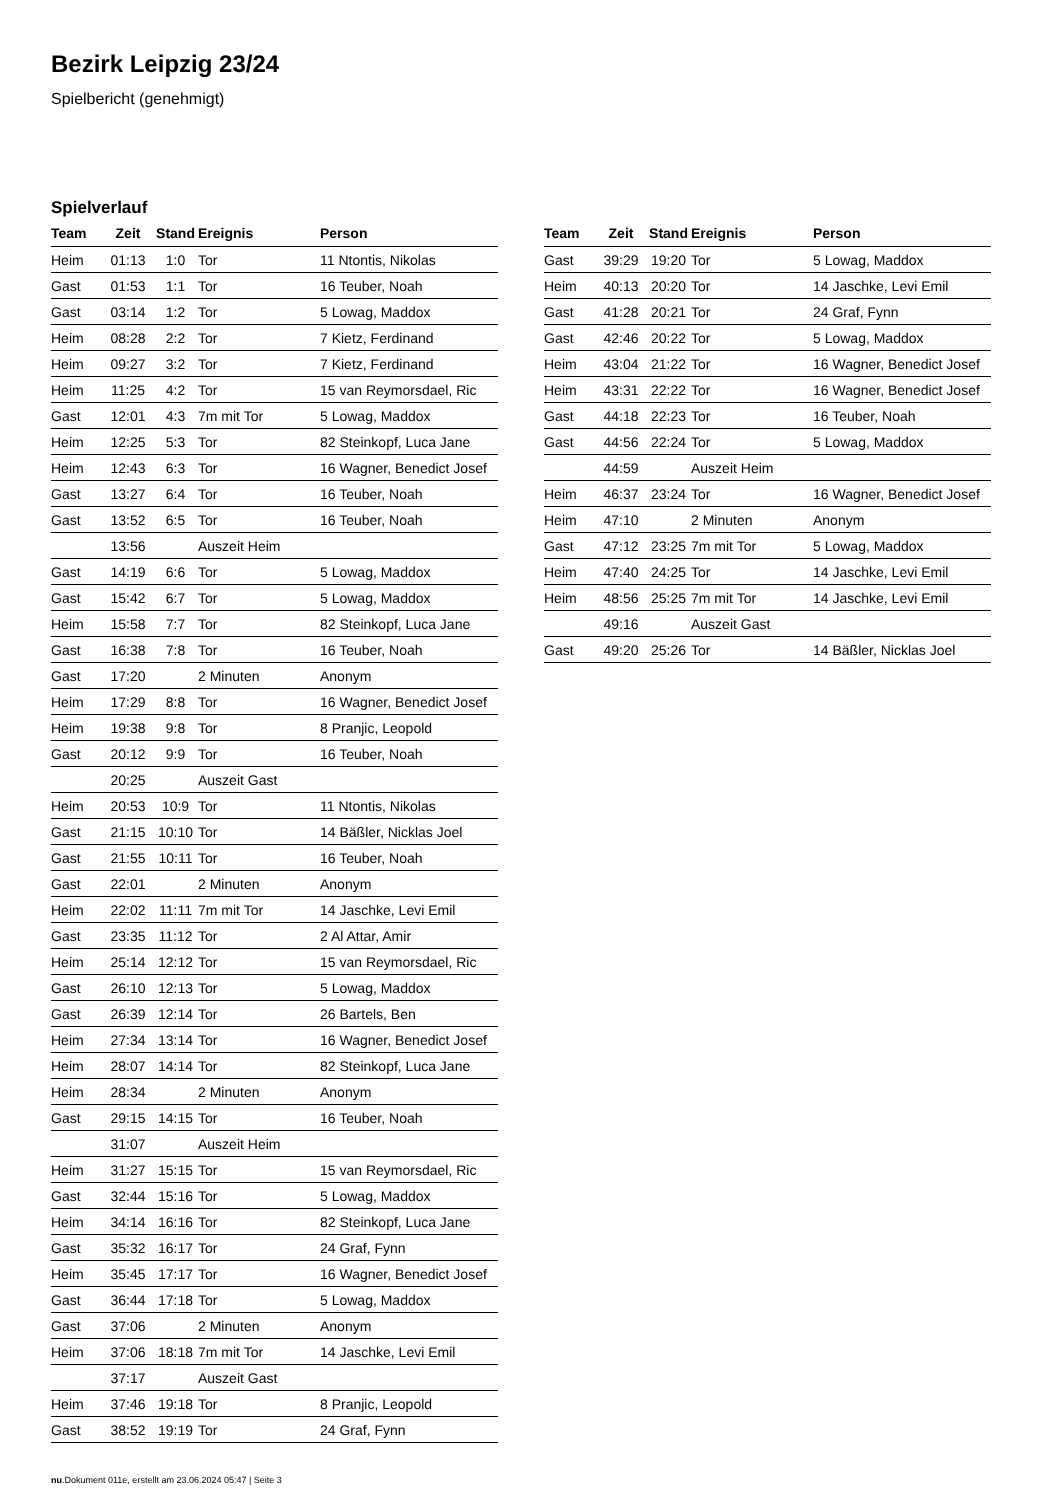Bezirk Leipzig 23/24
Spielbericht (genehmigt)
Spielverlauf
| Team | Zeit | Stand | Ereignis | Person |
| --- | --- | --- | --- | --- |
| Heim | 01:13 | 1:0 | Tor | 11 Ntontis, Nikolas |
| Gast | 01:53 | 1:1 | Tor | 16 Teuber, Noah |
| Gast | 03:14 | 1:2 | Tor | 5 Lowag, Maddox |
| Heim | 08:28 | 2:2 | Tor | 7 Kietz, Ferdinand |
| Heim | 09:27 | 3:2 | Tor | 7 Kietz, Ferdinand |
| Heim | 11:25 | 4:2 | Tor | 15 van Reymorsdael, Ric |
| Gast | 12:01 | 4:3 | 7m mit Tor | 5 Lowag, Maddox |
| Heim | 12:25 | 5:3 | Tor | 82 Steinkopf, Luca Jane |
| Heim | 12:43 | 6:3 | Tor | 16 Wagner, Benedict Josef |
| Gast | 13:27 | 6:4 | Tor | 16 Teuber, Noah |
| Gast | 13:52 | 6:5 | Tor | 16 Teuber, Noah |
| | 13:56 | | Auszeit Heim | |
| Gast | 14:19 | 6:6 | Tor | 5 Lowag, Maddox |
| Gast | 15:42 | 6:7 | Tor | 5 Lowag, Maddox |
| Heim | 15:58 | 7:7 | Tor | 82 Steinkopf, Luca Jane |
| Gast | 16:38 | 7:8 | Tor | 16 Teuber, Noah |
| Gast | 17:20 | | 2 Minuten | Anonym |
| Heim | 17:29 | 8:8 | Tor | 16 Wagner, Benedict Josef |
| Heim | 19:38 | 9:8 | Tor | 8 Pranjic, Leopold |
| Gast | 20:12 | 9:9 | Tor | 16 Teuber, Noah |
| | 20:25 | | Auszeit Gast | |
| Heim | 20:53 | 10:9 | Tor | 11 Ntontis, Nikolas |
| Gast | 21:15 | 10:10 | Tor | 14 Bäßler, Nicklas Joel |
| Gast | 21:55 | 10:11 | Tor | 16 Teuber, Noah |
| Gast | 22:01 | | 2 Minuten | Anonym |
| Heim | 22:02 | 11:11 | 7m mit Tor | 14 Jaschke, Levi Emil |
| Gast | 23:35 | 11:12 | Tor | 2 Al Attar, Amir |
| Heim | 25:14 | 12:12 | Tor | 15 van Reymorsdael, Ric |
| Gast | 26:10 | 12:13 | Tor | 5 Lowag, Maddox |
| Gast | 26:39 | 12:14 | Tor | 26 Bartels, Ben |
| Heim | 27:34 | 13:14 | Tor | 16 Wagner, Benedict Josef |
| Heim | 28:07 | 14:14 | Tor | 82 Steinkopf, Luca Jane |
| Heim | 28:34 | | 2 Minuten | Anonym |
| Gast | 29:15 | 14:15 | Tor | 16 Teuber, Noah |
| | 31:07 | | Auszeit Heim | |
| Heim | 31:27 | 15:15 | Tor | 15 van Reymorsdael, Ric |
| Gast | 32:44 | 15:16 | Tor | 5 Lowag, Maddox |
| Heim | 34:14 | 16:16 | Tor | 82 Steinkopf, Luca Jane |
| Gast | 35:32 | 16:17 | Tor | 24 Graf, Fynn |
| Heim | 35:45 | 17:17 | Tor | 16 Wagner, Benedict Josef |
| Gast | 36:44 | 17:18 | Tor | 5 Lowag, Maddox |
| Gast | 37:06 | | 2 Minuten | Anonym |
| Heim | 37:06 | 18:18 | 7m mit Tor | 14 Jaschke, Levi Emil |
| | 37:17 | | Auszeit Gast | |
| Heim | 37:46 | 19:18 | Tor | 8 Pranjic, Leopold |
| Gast | 38:52 | 19:19 | Tor | 24 Graf, Fynn |
| Team | Zeit | Stand | Ereignis | Person |
| --- | --- | --- | --- | --- |
| Gast | 39:29 | 19:20 | Tor | 5 Lowag, Maddox |
| Heim | 40:13 | 20:20 | Tor | 14 Jaschke, Levi Emil |
| Gast | 41:28 | 20:21 | Tor | 24 Graf, Fynn |
| Gast | 42:46 | 20:22 | Tor | 5 Lowag, Maddox |
| Heim | 43:04 | 21:22 | Tor | 16 Wagner, Benedict Josef |
| Heim | 43:31 | 22:22 | Tor | 16 Wagner, Benedict Josef |
| Gast | 44:18 | 22:23 | Tor | 16 Teuber, Noah |
| Gast | 44:56 | 22:24 | Tor | 5 Lowag, Maddox |
| | 44:59 | | Auszeit Heim | |
| Heim | 46:37 | 23:24 | Tor | 16 Wagner, Benedict Josef |
| Heim | 47:10 | | 2 Minuten | Anonym |
| Gast | 47:12 | 23:25 | 7m mit Tor | 5 Lowag, Maddox |
| Heim | 47:40 | 24:25 | Tor | 14 Jaschke, Levi Emil |
| Heim | 48:56 | 25:25 | 7m mit Tor | 14 Jaschke, Levi Emil |
| | 49:16 | | Auszeit Gast | |
| Gast | 49:20 | 25:26 | Tor | 14 Bäßler, Nicklas Joel |
nu.Dokument 011e, erstellt am 23.06.2024 05:47 | Seite 3